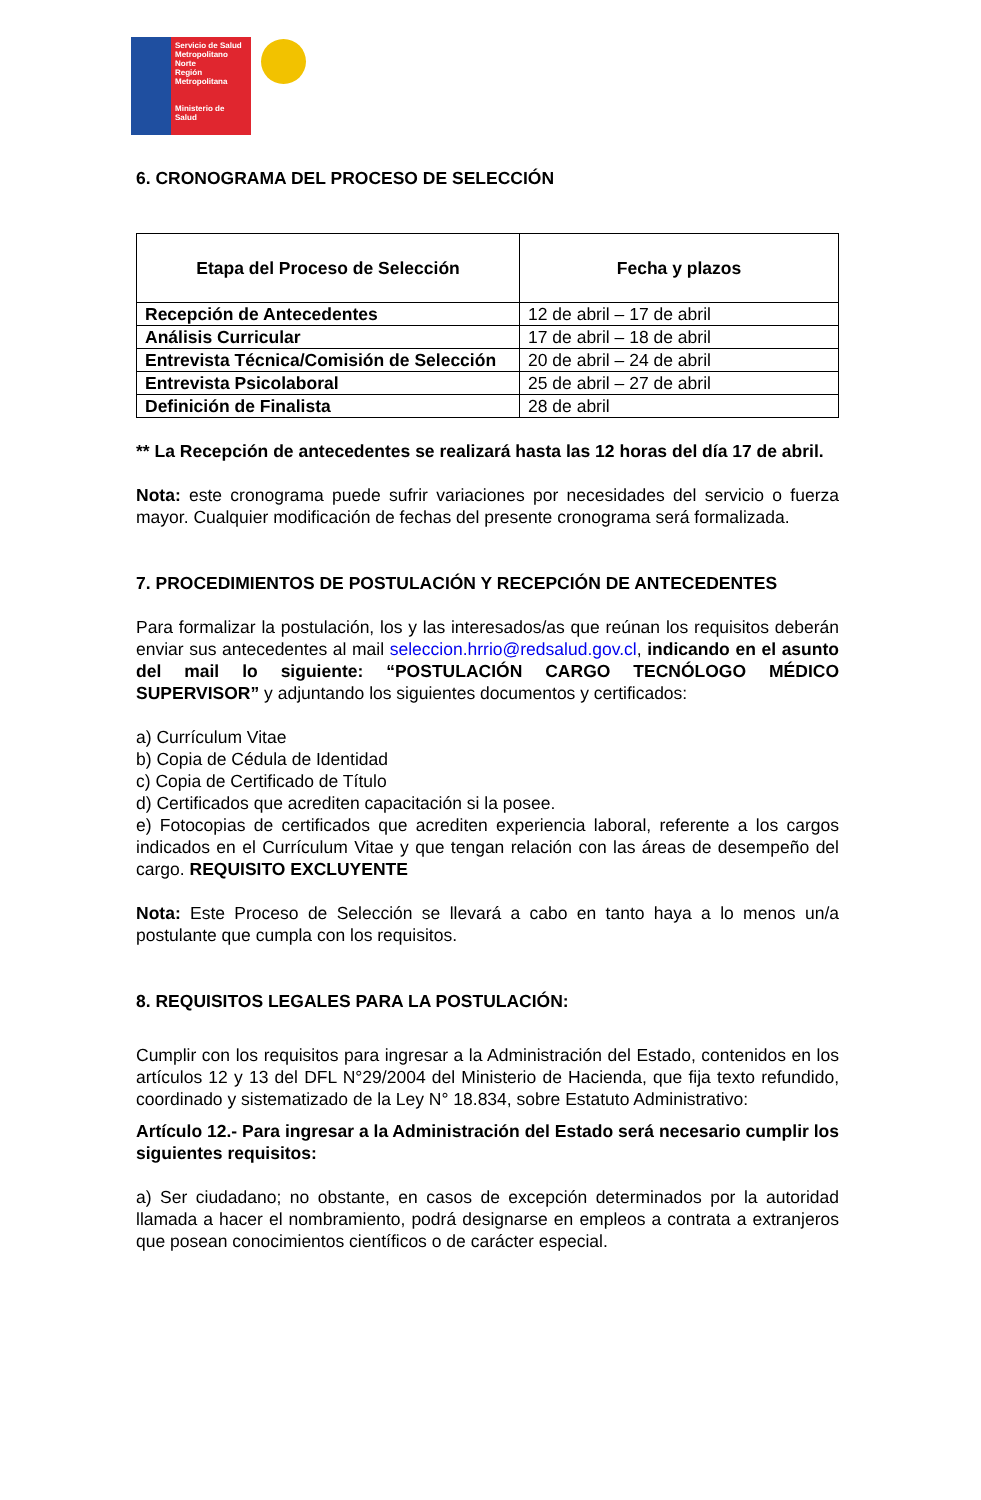Servicio de Salud Metropolitano Norte
Región Metropolitana
Ministerio de Salud
6. CRONOGRAMA DEL PROCESO DE SELECCIÓN
| Etapa del Proceso de Selección | Fecha y plazos |
| --- | --- |
| Recepción de Antecedentes | 12 de abril – 17 de abril |
| Análisis Curricular | 17 de abril – 18 de abril |
| Entrevista Técnica/Comisión de Selección | 20 de abril – 24 de abril |
| Entrevista Psicolaboral | 25 de abril – 27 de abril |
| Definición de Finalista | 28 de abril |
** La Recepción de antecedentes se realizará hasta las 12 horas del día 17 de abril.
Nota: este cronograma puede sufrir variaciones por necesidades del servicio o fuerza mayor. Cualquier modificación de fechas del presente cronograma será formalizada.
7. PROCEDIMIENTOS DE POSTULACIÓN Y RECEPCIÓN DE ANTECEDENTES
Para formalizar la postulación, los y las interesados/as que reúnan los requisitos deberán enviar sus antecedentes al mail seleccion.hrrio@redsalud.gov.cl, indicando en el asunto del mail lo siguiente: “POSTULACIÓN CARGO TECNÓLOGO MÉDICO SUPERVISOR” y adjuntando los siguientes documentos y certificados:
a) Currículum Vitae
b) Copia de Cédula de Identidad
c) Copia de Certificado de Título
d) Certificados que acrediten capacitación si la posee.
e) Fotocopias de certificados que acrediten experiencia laboral, referente a los cargos indicados en el Currículum Vitae y que tengan relación con las áreas de desempeño del cargo. REQUISITO EXCLUYENTE
Nota: Este Proceso de Selección se llevará a cabo en tanto haya a lo menos un/a postulante que cumpla con los requisitos.
8. REQUISITOS LEGALES PARA LA POSTULACIÓN:
Cumplir con los requisitos para ingresar a la Administración del Estado, contenidos en los artículos 12 y 13 del DFL N°29/2004 del Ministerio de Hacienda, que fija texto refundido, coordinado y sistematizado de la Ley N° 18.834, sobre Estatuto Administrativo:
Artículo 12.- Para ingresar a la Administración del Estado será necesario cumplir los siguientes requisitos:
a) Ser ciudadano; no obstante, en casos de excepción determinados por la autoridad llamada a hacer el nombramiento, podrá designarse en empleos a contrata a extranjeros que posean conocimientos científicos o de carácter especial.